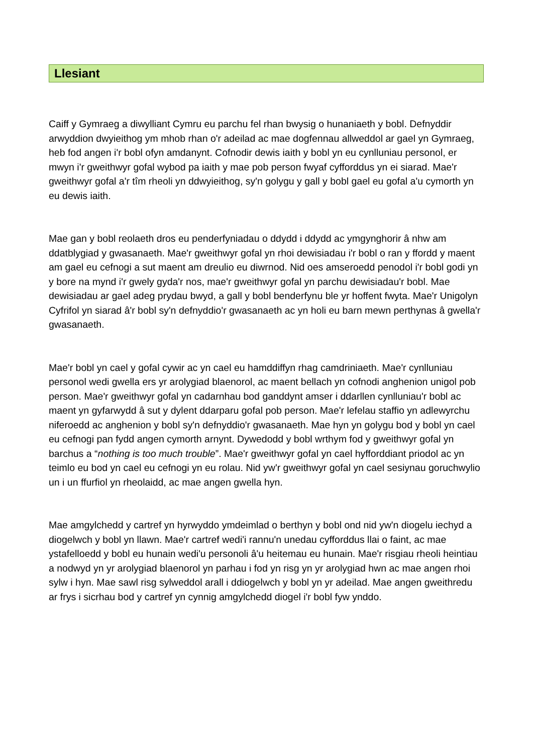Llesiant
Caiff y Gymraeg a diwylliant Cymru eu parchu fel rhan bwysig o hunaniaeth y bobl. Defnyddir arwyddion dwyieithog ym mhob rhan o'r adeilad ac mae dogfennau allweddol ar gael yn Gymraeg, heb fod angen i'r bobl ofyn amdanynt. Cofnodir dewis iaith y bobl yn eu cynlluniau personol, er mwyn i'r gweithwyr gofal wybod pa iaith y mae pob person fwyaf cyfforddus yn ei siarad. Mae'r gweithwyr gofal a'r tîm rheoli yn ddwyieithog, sy'n golygu y gall y bobl gael eu gofal a'u cymorth yn eu dewis iaith.
Mae gan y bobl reolaeth dros eu penderfyniadau o ddydd i ddydd ac ymgynghorir â nhw am ddatblygiad y gwasanaeth. Mae'r gweithwyr gofal yn rhoi dewisiadau i'r bobl o ran y ffordd y maent am gael eu cefnogi a sut maent am dreulio eu diwrnod. Nid oes amseroedd penodol i'r bobl godi yn y bore na mynd i'r gwely gyda'r nos, mae'r gweithwyr gofal yn parchu dewisiadau'r bobl. Mae dewisiadau ar gael adeg prydau bwyd, a gall y bobl benderfynu ble yr hoffent fwyta. Mae'r Unigolyn Cyfrifol yn siarad â'r bobl sy'n defnyddio'r gwasanaeth ac yn holi eu barn mewn perthynas â gwella'r gwasanaeth.
Mae'r bobl yn cael y gofal cywir ac yn cael eu hamddiffyn rhag camdriniaeth. Mae'r cynlluniau personol wedi gwella ers yr arolygiad blaenorol, ac maent bellach yn cofnodi anghenion unigol pob person. Mae'r gweithwyr gofal yn cadarnhau bod ganddynt amser i ddarllen cynlluniau'r bobl ac maent yn gyfarwydd â sut y dylent ddarparu gofal pob person. Mae'r lefelau staffio yn adlewyrchu niferoedd ac anghenion y bobl sy'n defnyddio'r gwasanaeth. Mae hyn yn golygu bod y bobl yn cael eu cefnogi pan fydd angen cymorth arnynt. Dywedodd y bobl wrthym fod y gweithwyr gofal yn barchus a “nothing is too much trouble”. Mae'r gweithwyr gofal yn cael hyfforddiant priodol ac yn teimlo eu bod yn cael eu cefnogi yn eu rolau. Nid yw'r gweithwyr gofal yn cael sesiynau goruchwylio un i un ffurfiol yn rheolaidd, ac mae angen gwella hyn.
Mae amgylchedd y cartref yn hyrwyddo ymdeimlad o berthyn y bobl ond nid yw'n diogelu iechyd a diogelwch y bobl yn llawn. Mae'r cartref wedi'i rannu'n unedau cyfforddus llai o faint, ac mae ystafelloedd y bobl eu hunain wedi'u personoli â'u heitemau eu hunain. Mae'r risgiau rheoli heintiau a nodwyd yn yr arolygiad blaenorol yn parhau i fod yn risg yn yr arolygiad hwn ac mae angen rhoi sylw i hyn. Mae sawl risg sylweddol arall i ddiogelwch y bobl yn yr adeilad. Mae angen gweithredu ar frys i sicrhau bod y cartref yn cynnig amgylchedd diogel i'r bobl fyw ynddo.